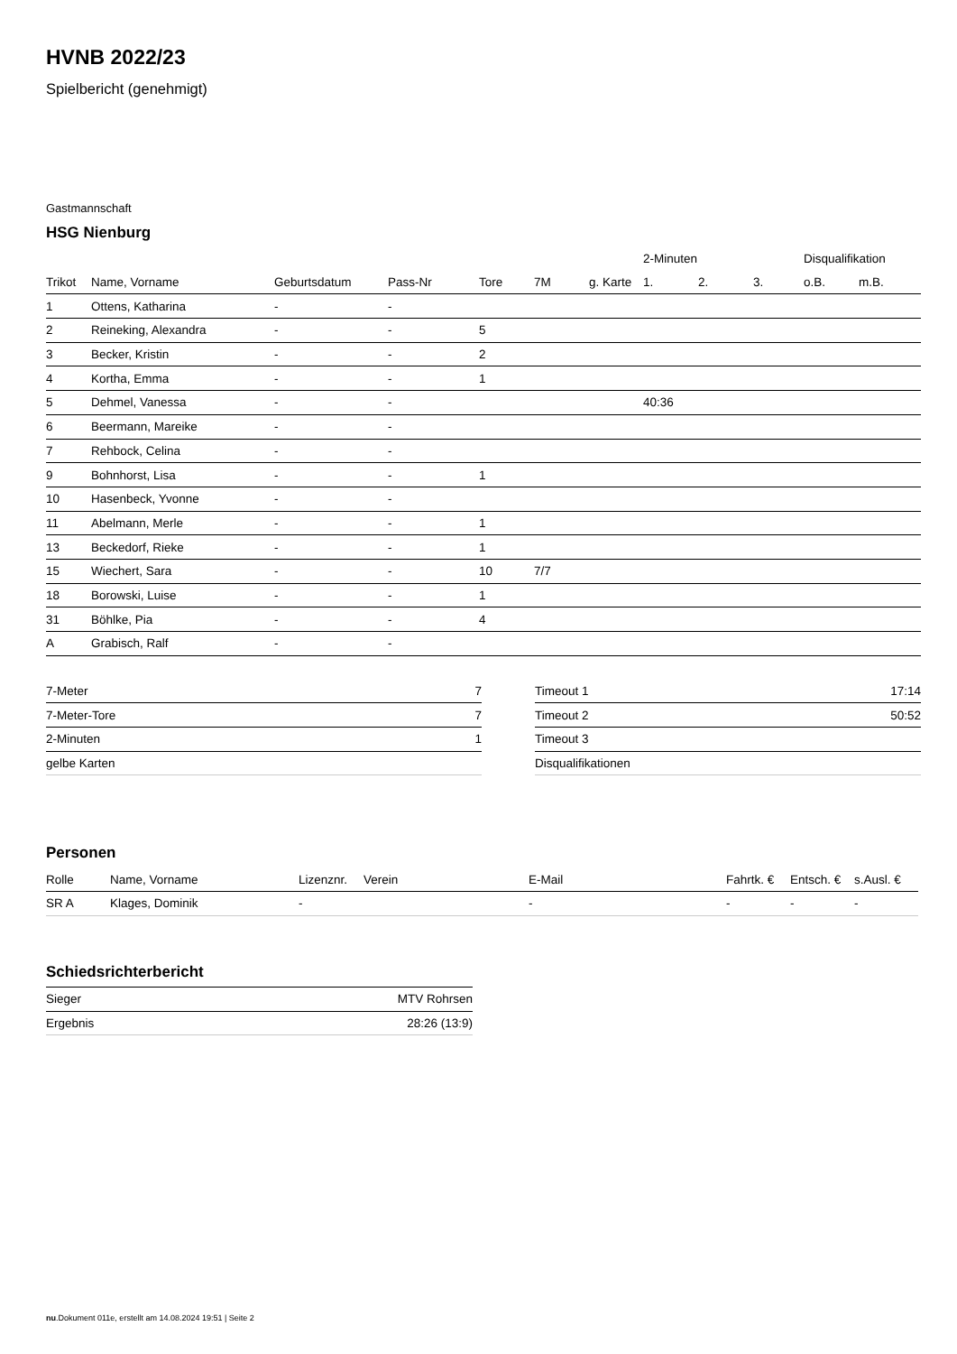HVNB 2022/23
Spielbericht (genehmigt)
Gastmannschaft
HSG Nienburg
| | | | | | | | 2-Minuten | | | Disqualifikation | |
| --- | --- | --- | --- | --- | --- | --- | --- | --- | --- | --- | --- |
| Trikot | Name, Vorname | Geburtsdatum | Pass-Nr | Tore | 7M | g. Karte | 1. | 2. | 3. | o.B. | m.B. |
| 1 | Ottens, Katharina | - | - | | | | | | | | |
| 2 | Reineking, Alexandra | - | - | 5 | | | | | | | |
| 3 | Becker, Kristin | - | - | 2 | | | | | | | |
| 4 | Kortha, Emma | - | - | 1 | | | | | | | |
| 5 | Dehmel, Vanessa | - | - | | | | 40:36 | | | | |
| 6 | Beermann, Mareike | - | - | | | | | | | | |
| 7 | Rehbock, Celina | - | - | | | | | | | | |
| 9 | Bohnhorst, Lisa | - | - | 1 | | | | | | | |
| 10 | Hasenbeck, Yvonne | - | - | | | | | | | | |
| 11 | Abelmann, Merle | - | - | 1 | | | | | | | |
| 13 | Beckedorf, Rieke | - | - | 1 | | | | | | | |
| 15 | Wiechert, Sara | - | - | 10 | 7/7 | | | | | | |
| 18 | Borowski, Luise | - | - | 1 | | | | | | | |
| 31 | Böhlke, Pia | - | - | 4 | | | | | | | |
| A | Grabisch, Ralf | - | - | | | | | | | | |
| 7-Meter | 7 |
| 7-Meter-Tore | 7 |
| 2-Minuten | 1 |
| gelbe Karten | |
| Timeout 1 | 17:14 |
| Timeout 2 | 50:52 |
| Timeout 3 | |
| Disqualifikationen | |
Personen
| Rolle | Name, Vorname | Lizenznr. | Verein | E-Mail | Fahrtk. € | Entsch. € | s.Ausl. € |
| --- | --- | --- | --- | --- | --- | --- | --- |
| SR A | Klages, Dominik | - | | - | - | - | - |
Schiedsrichterbericht
| Sieger | MTV Rohrsen |
| Ergebnis | 28:26 (13:9) |
nu.Dokument 011e, erstellt am 14.08.2024 19:51 | Seite 2